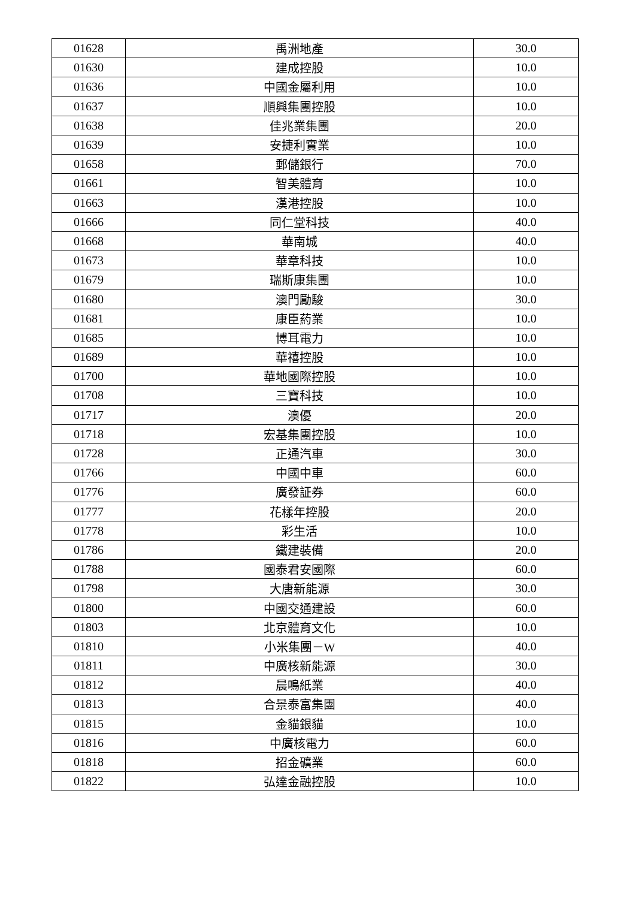| 01628 | 禹洲地產 | 30.0 |
| 01630 | 建成控股 | 10.0 |
| 01636 | 中國金屬利用 | 10.0 |
| 01637 | 順興集團控股 | 10.0 |
| 01638 | 佳兆業集團 | 20.0 |
| 01639 | 安捷利實業 | 10.0 |
| 01658 | 郵儲銀行 | 70.0 |
| 01661 | 智美體育 | 10.0 |
| 01663 | 漢港控股 | 10.0 |
| 01666 | 同仁堂科技 | 40.0 |
| 01668 | 華南城 | 40.0 |
| 01673 | 華章科技 | 10.0 |
| 01679 | 瑞斯康集團 | 10.0 |
| 01680 | 澳門勵駿 | 30.0 |
| 01681 | 康臣葯業 | 10.0 |
| 01685 | 博耳電力 | 10.0 |
| 01689 | 華禧控股 | 10.0 |
| 01700 | 華地國際控股 | 10.0 |
| 01708 | 三寶科技 | 10.0 |
| 01717 | 澳優 | 20.0 |
| 01718 | 宏基集團控股 | 10.0 |
| 01728 | 正通汽車 | 30.0 |
| 01766 | 中國中車 | 60.0 |
| 01776 | 廣發証券 | 60.0 |
| 01777 | 花樣年控股 | 20.0 |
| 01778 | 彩生活 | 10.0 |
| 01786 | 鐵建裝備 | 20.0 |
| 01788 | 國泰君安國際 | 60.0 |
| 01798 | 大唐新能源 | 30.0 |
| 01800 | 中國交通建設 | 60.0 |
| 01803 | 北京體育文化 | 10.0 |
| 01810 | 小米集團－W | 40.0 |
| 01811 | 中廣核新能源 | 30.0 |
| 01812 | 晨鳴紙業 | 40.0 |
| 01813 | 合景泰富集團 | 40.0 |
| 01815 | 金貓銀貓 | 10.0 |
| 01816 | 中廣核電力 | 60.0 |
| 01818 | 招金礦業 | 60.0 |
| 01822 | 弘達金融控股 | 10.0 |